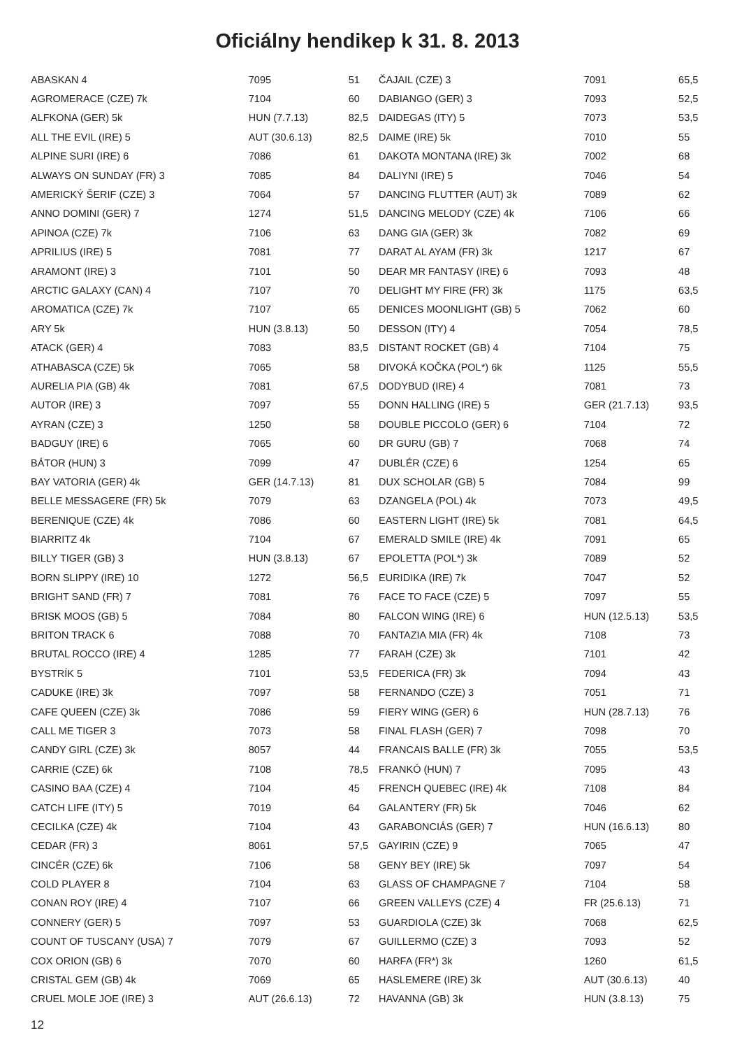Oficiálny hendikep k 31. 8. 2013
| ABASKAN 4 | 7095 | 51 |
| AGROMERACE (CZE) 7k | 7104 | 60 |
| ALFKONA (GER) 5k | HUN (7.7.13) | 82,5 |
| ALL THE EVIL (IRE) 5 | AUT (30.6.13) | 82,5 |
| ALPINE SURI (IRE) 6 | 7086 | 61 |
| ALWAYS ON SUNDAY (FR) 3 | 7085 | 84 |
| AMERICKÝ ŠERIF (CZE) 3 | 7064 | 57 |
| ANNO DOMINI (GER) 7 | 1274 | 51,5 |
| APINOA (CZE) 7k | 7106 | 63 |
| APRILIUS (IRE) 5 | 7081 | 77 |
| ARAMONT (IRE) 3 | 7101 | 50 |
| ARCTIC GALAXY (CAN) 4 | 7107 | 70 |
| AROMATICA (CZE) 7k | 7107 | 65 |
| ARY 5k | HUN (3.8.13) | 50 |
| ATACK (GER) 4 | 7083 | 83,5 |
| ATHABASCA (CZE) 5k | 7065 | 58 |
| AURELIA PIA (GB) 4k | 7081 | 67,5 |
| AUTOR (IRE) 3 | 7097 | 55 |
| AYRAN (CZE) 3 | 1250 | 58 |
| BADGUY (IRE) 6 | 7065 | 60 |
| BÁTOR (HUN) 3 | 7099 | 47 |
| BAY VATORIA (GER) 4k | GER (14.7.13) | 81 |
| BELLE MESSAGERE (FR) 5k | 7079 | 63 |
| BERENIQUE (CZE) 4k | 7086 | 60 |
| BIARRITZ 4k | 7104 | 67 |
| BILLY TIGER (GB) 3 | HUN (3.8.13) | 67 |
| BORN SLIPPY (IRE) 10 | 1272 | 56,5 |
| BRIGHT SAND (FR) 7 | 7081 | 76 |
| BRISK MOOS (GB) 5 | 7084 | 80 |
| BRITON TRACK 6 | 7088 | 70 |
| BRUTAL ROCCO (IRE) 4 | 1285 | 77 |
| BYSTRÍK 5 | 7101 | 53,5 |
| CADUKE (IRE) 3k | 7097 | 58 |
| CAFE QUEEN (CZE) 3k | 7086 | 59 |
| CALL ME TIGER 3 | 7073 | 58 |
| CANDY GIRL (CZE) 3k | 8057 | 44 |
| CARRIE (CZE) 6k | 7108 | 78,5 |
| CASINO BAA (CZE) 4 | 7104 | 45 |
| CATCH LIFE (ITY) 5 | 7019 | 64 |
| CECILKA (CZE) 4k | 7104 | 43 |
| CEDAR (FR) 3 | 8061 | 57,5 |
| CINCÉR (CZE) 6k | 7106 | 58 |
| COLD PLAYER 8 | 7104 | 63 |
| CONAN ROY (IRE) 4 | 7107 | 66 |
| CONNERY (GER) 5 | 7097 | 53 |
| COUNT OF TUSCANY (USA) 7 | 7079 | 67 |
| COX ORION (GB) 6 | 7070 | 60 |
| CRISTAL GEM (GB) 4k | 7069 | 65 |
| CRUEL MOLE JOE (IRE) 3 | AUT (26.6.13) | 72 |
| ČAJAIL (CZE) 3 | 7091 | 65,5 |
| DABIANGO (GER) 3 | 7093 | 52,5 |
| DAIDEGAS (ITY) 5 | 7073 | 53,5 |
| DAIME (IRE) 5k | 7010 | 55 |
| DAKOTA MONTANA (IRE) 3k | 7002 | 68 |
| DALIYNI (IRE) 5 | 7046 | 54 |
| DANCING FLUTTER (AUT) 3k | 7089 | 62 |
| DANCING MELODY (CZE) 4k | 7106 | 66 |
| DANG GIA (GER) 3k | 7082 | 69 |
| DARAT AL AYAM (FR) 3k | 1217 | 67 |
| DEAR MR FANTASY (IRE) 6 | 7093 | 48 |
| DELIGHT MY FIRE (FR) 3k | 1175 | 63,5 |
| DENICES MOONLIGHT (GB) 5 | 7062 | 60 |
| DESSON (ITY) 4 | 7054 | 78,5 |
| DISTANT ROCKET (GB) 4 | 7104 | 75 |
| DIVOKÁ KOČKA (POL*) 6k | 1125 | 55,5 |
| DODYBUD (IRE) 4 | 7081 | 73 |
| DONN HALLING (IRE) 5 | GER (21.7.13) | 93,5 |
| DOUBLE PICCOLO (GER) 6 | 7104 | 72 |
| DR GURU (GB) 7 | 7068 | 74 |
| DUBLÉR (CZE) 6 | 1254 | 65 |
| DUX SCHOLAR (GB) 5 | 7084 | 99 |
| DZANGELA (POL) 4k | 7073 | 49,5 |
| EASTERN LIGHT (IRE) 5k | 7081 | 64,5 |
| EMERALD SMILE (IRE) 4k | 7091 | 65 |
| EPOLETTA (POL*) 3k | 7089 | 52 |
| EURIDIKA (IRE) 7k | 7047 | 52 |
| FACE TO FACE (CZE) 5 | 7097 | 55 |
| FALCON WING (IRE) 6 | HUN (12.5.13) | 53,5 |
| FANTAZIA MIA (FR) 4k | 7108 | 73 |
| FARAH (CZE) 3k | 7101 | 42 |
| FEDERICA (FR) 3k | 7094 | 43 |
| FERNANDO (CZE) 3 | 7051 | 71 |
| FIERY WING (GER) 6 | HUN (28.7.13) | 76 |
| FINAL FLASH (GER) 7 | 7098 | 70 |
| FRANCAIS BALLE (FR) 3k | 7055 | 53,5 |
| FRANKÓ (HUN) 7 | 7095 | 43 |
| FRENCH QUEBEC (IRE) 4k | 7108 | 84 |
| GALANTERY (FR) 5k | 7046 | 62 |
| GARABONCIÁS (GER) 7 | HUN (16.6.13) | 80 |
| GAYIRIN (CZE) 9 | 7065 | 47 |
| GENY BEY (IRE) 5k | 7097 | 54 |
| GLASS OF CHAMPAGNE 7 | 7104 | 58 |
| GREEN VALLEYS (CZE) 4 | FR (25.6.13) | 71 |
| GUARDIOLA (CZE) 3k | 7068 | 62,5 |
| GUILLERMO (CZE) 3 | 7093 | 52 |
| HARFA (FR*) 3k | 1260 | 61,5 |
| HASLEMERE (IRE) 3k | AUT (30.6.13) | 40 |
| HAVANNA (GB) 3k | HUN (3.8.13) | 75 |
12